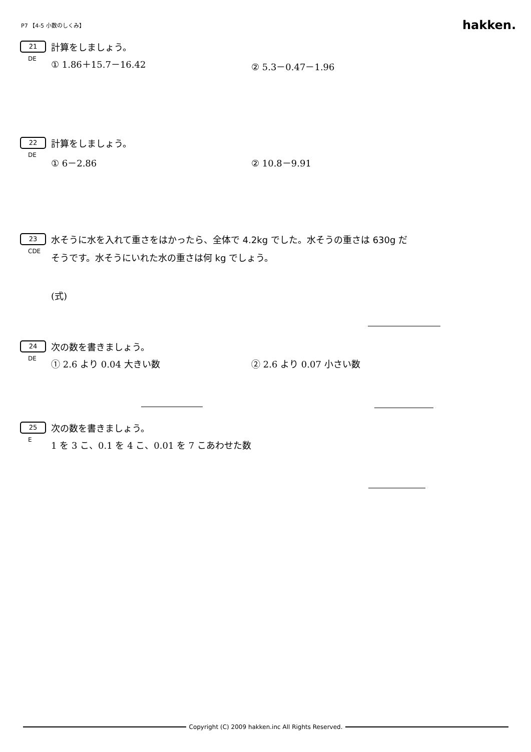P7 【4-5 小数のしくみ】 hakken.
21 計算をしましょう。
DE
① 1.86＋15.7－16.42 ② 5.3－0.47－1.96
22 計算をしましょう。
DE
① 6－2.86 ② 10.8－9.91
23 水そうに水を入れて重さをはかったら、全体で 4.2kg でした。水そうの重さは 630g だ
CDE
そうです。水そうにいれた水の重さは何 kg でしょう。
(式)
24 次の数を書きましょう。
DE
① 2.6 より 0.04 大きい数 ② 2.6 より 0.07 小さい数
25 次の数を書きましょう。
E
1 を 3 こ、0.1 を 4 こ、0.01 を 7 こあわせた数
Copyright (C) 2009 hakken.inc All Rights Reserved.